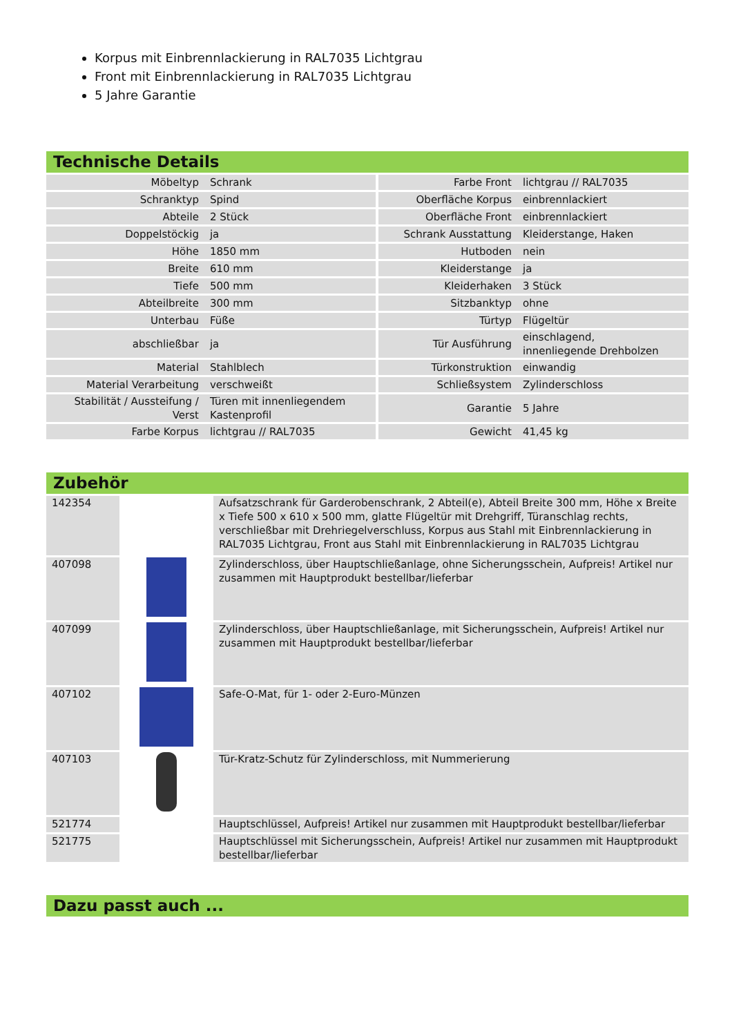Korpus mit Einbrennlackierung in RAL7035 Lichtgrau
Front mit Einbrennlackierung in RAL7035 Lichtgrau
5 Jahre Garantie
Technische Details
| Möbeltyp | Schrank | Farbe Front | lichtgrau // RAL7035 |
| Schranktyp | Spind | Oberfläche Korpus | einbrennlackiert |
| Abteile | 2 Stück | Oberfläche Front | einbrennlackiert |
| Doppelstöckig | ja | Schrank Ausstattung | Kleiderstange, Haken |
| Höhe | 1850 mm | Hutboden | nein |
| Breite | 610 mm | Kleiderstange | ja |
| Tiefe | 500 mm | Kleiderhaken | 3 Stück |
| Abteilbreite | 300 mm | Sitzbanktyp | ohne |
| Unterbau | Füße | Türtyp | Flügeltür |
| abschließbar | ja | Tür Ausführung | einschlagend, innenliegende Drehbolzen |
| Material | Stahlblech | Türkonstruktion | einwandig |
| Material Verarbeitung | verschweißt | Schließsystem | Zylinderschloss |
| Stabilität / Aussteifung / Verst | Türen mit innenliegendem Kastenprofil | Garantie | 5 Jahre |
| Farbe Korpus | lichtgrau // RAL7035 | Gewicht | 41,45 kg |
Zubehör
| 142354 | | Aufsatzschrank für Garderobenschrank, 2 Abteil(e), Abteil Breite 300 mm, Höhe x Breite x Tiefe 500 x 610 x 500 mm, glatte Flügeltür mit Drehgriff, Türanschlag rechts, verschließbar mit Drehriegelverschluss, Korpus aus Stahl mit Einbrennlackierung in RAL7035 Lichtgrau, Front aus Stahl mit Einbrennlackierung in RAL7035 Lichtgrau |
| 407098 | | Zylinderschloss, über Hauptschließanlage, ohne Sicherungsschein, Aufpreis! Artikel nur zusammen mit Hauptprodukt bestellbar/lieferbar |
| 407099 | | Zylinderschloss, über Hauptschließanlage, mit Sicherungsschein, Aufpreis! Artikel nur zusammen mit Hauptprodukt bestellbar/lieferbar |
| 407102 | | Safe-O-Mat, für 1- oder 2-Euro-Münzen |
| 407103 | | Tür-Kratz-Schutz für Zylinderschloss, mit Nummerierung |
| 521774 | | Hauptschlüssel, Aufpreis! Artikel nur zusammen mit Hauptprodukt bestellbar/lieferbar |
| 521775 | | Hauptschlüssel mit Sicherungsschein, Aufpreis! Artikel nur zusammen mit Hauptprodukt bestellbar/lieferbar |
Dazu passt auch ...